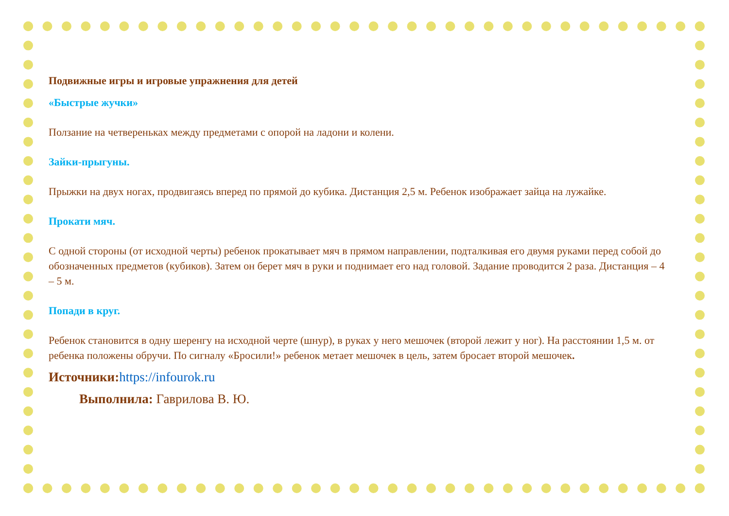Подвижные игры и игровые упражнения для детей
«Быстрые жучки»
Ползание на четвереньках между предметами с опорой на ладони и колени.
Зайки-прыгуны.
Прыжки на двух ногах, продвигаясь вперед по прямой до кубика. Дистанция 2,5 м. Ребенок изображает зайца на лужайке.
Прокати мяч.
С одной стороны (от исходной черты) ребенок прокатывает мяч в прямом направлении, подталкивая его двумя руками перед собой до обозначенных предметов (кубиков). Затем он берет мяч в руки и поднимает его над головой. Задание проводится 2 раза. Дистанция – 4 – 5 м.
Попади в круг.
Ребенок становится в одну шеренгу на исходной черте (шнур), в руках у него мешочек (второй лежит у ног). На расстоянии 1,5 м. от ребенка положены обручи. По сигналу «Бросили!» ребенок метает мешочек в цель, затем бросает второй мешочек.
Источники:https://infourok.ru
Выполнила: Гаврилова В. Ю.